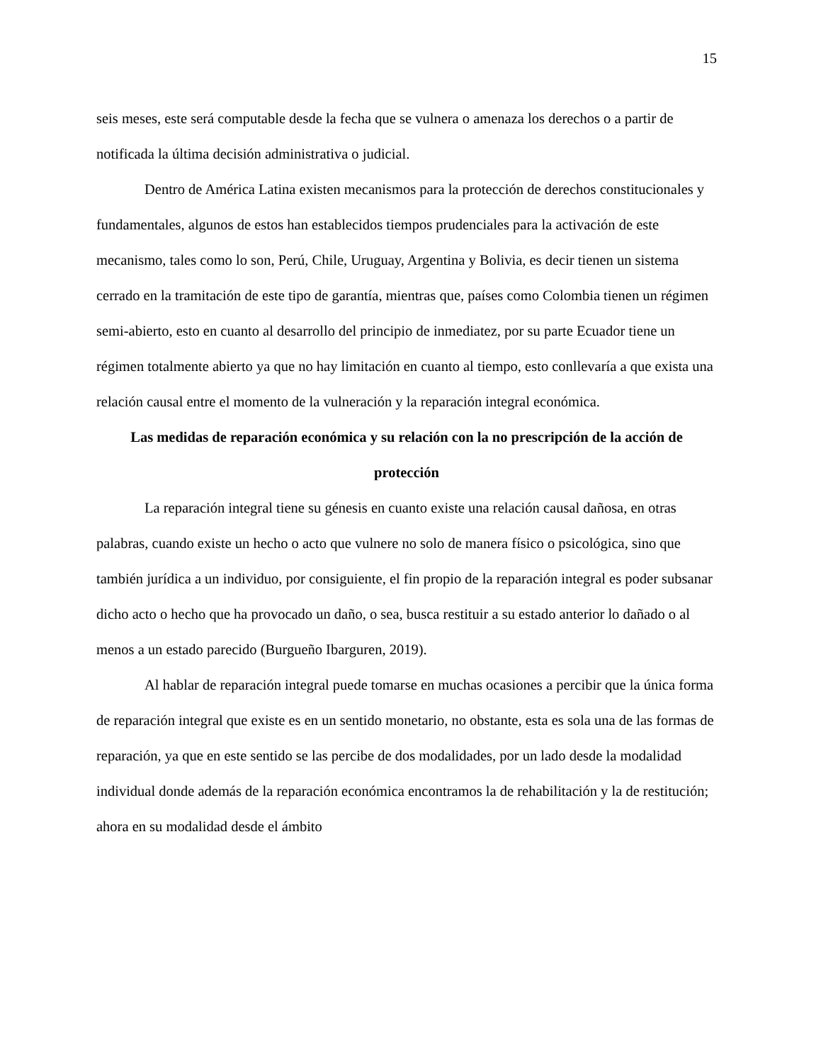15
seis meses, este será computable desde la fecha que se vulnera o amenaza los derechos o a partir de notificada la última decisión administrativa o judicial.
Dentro de América Latina existen mecanismos para la protección de derechos constitucionales y fundamentales, algunos de estos han establecidos tiempos prudenciales para la activación de este mecanismo, tales como lo son, Perú, Chile, Uruguay, Argentina y Bolivia, es decir tienen un sistema cerrado en la tramitación de este tipo de garantía, mientras que, países como Colombia tienen un régimen semi-abierto, esto en cuanto al desarrollo del principio de inmediatez, por su parte Ecuador tiene un régimen totalmente abierto ya que no hay limitación en cuanto al tiempo, esto conllevaría a que exista una relación causal entre el momento de la vulneración y la reparación integral económica.
Las medidas de reparación económica y su relación con la no prescripción de la acción de protección
La reparación integral tiene su génesis en cuanto existe una relación causal dañosa, en otras palabras, cuando existe un hecho o acto que vulnere no solo de manera físico o psicológica, sino que también jurídica a un individuo, por consiguiente, el fin propio de la reparación integral es poder subsanar dicho acto o hecho que ha provocado un daño, o sea, busca restituir a su estado anterior lo dañado o al menos a un estado parecido (Burgueño Ibarguren, 2019).
Al hablar de reparación integral puede tomarse en muchas ocasiones a percibir que la única forma de reparación integral que existe es en un sentido monetario, no obstante, esta es sola una de las formas de reparación, ya que en este sentido se las percibe de dos modalidades, por un lado desde la modalidad individual donde además de la reparación económica encontramos la de rehabilitación y la de restitución; ahora en su modalidad desde el ámbito